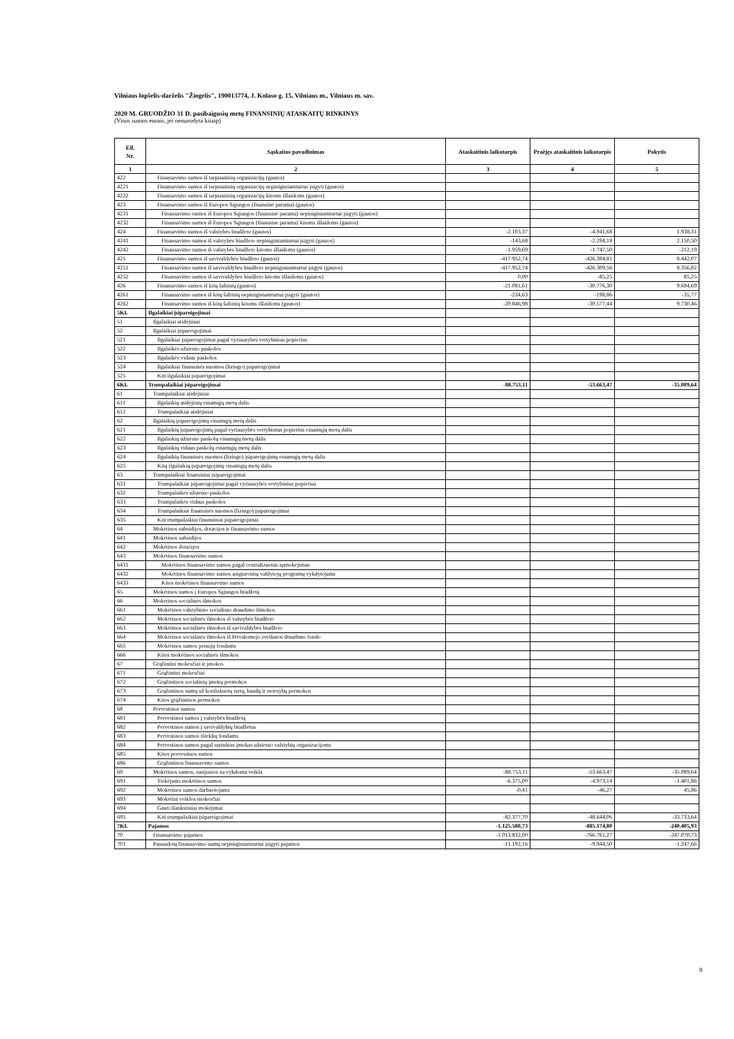Vilniaus lopšelis-darželis "Žiogelis", 190013774, J. Kolaso g. 15, Vilniaus m., Vilniaus m. sav.
2020 M. GRUODŽIO 31 D. pasibaigusių metų FINANSINIŲ ATASKAITŲ RINKINYS
(Visos sumos eurais, jei nenurodyta kitaip)
| Eil. Nr. | Sąskaitos pavadinimas | Ataskaitinis laikotarpis | Praėjęs ataskaitinis laikotarpis | Pokytis |
| --- | --- | --- | --- | --- |
| 1 | 2 | 3 | 4 | 5 |
| 422 | Finansavimo sumos iš tarptautinių organizacijų (gautos) | | | |
| 4221 | Finansavimo sumos iš tarptautinių organizacijų nepiniginiamturtui įsigyti (gautos) | | | |
| 4222 | Finansavimo sumos iš tarptautinių organizacijų kitoms išlaidoms (gautos) | | | |
| 423 | Finansavimo sumos iš Europos Sąjungos (finansinė parama) (gautos) | | | |
| 4231 | Finansavimo sumos iš Europos Sąjungos (finansinė parama) nepiniginiamturtui įsigyti (gautos) | | | |
| 4232 | Finansavimo sumos iš Europos Sąjungos (finansinė parama) kitoms išlaidoms (gautos) | | | |
| 424 | Finansavimo sumos iš valstybės biudžeto (gautos) | -2.103,37 | -4.041,68 | 1.938,31 |
| 4241 | Finansavimo sumos iš valstybės biudžeto nepiniginiamturtui įsigyti (gautos) | -143,68 | -2.294,18 | 2.150,50 |
| 4242 | Finansavimo sumos iš valstybės biudžeto kitoms išlaidoms (gautos) | -1.959,69 | -1.747,50 | -212,19 |
| 425 | Finansavimo sumos iš savivaldybės biudžeto (gautos) | -417.952,74 | -426.394,81 | 8.442,07 |
| 4251 | Finansavimo sumos iš savivaldybės biudžeto nepiniginiamturtui įsigyti (gautos) | -417.952,74 | -426.309,56 | 8.356,82 |
| 4252 | Finansavimo sumos iš savivaldybės biudžeto kitoms išlaidoms (gautos) | 0,00 | -85,25 | 85,25 |
| 426 | Finansavimo sumos iš kitų šaltinių (gautos) | -21.081,61 | -30.776,30 | 9.694,69 |
| 4261 | Finansavimo sumos iš kitų šaltinių nepiniginiamturtui įsigyti (gautos) | -234,63 | -198,86 | -35,77 |
| 4262 | Finansavimo sumos iš kitų šaltinių kitoms išlaidoms (gautos) | -20.846,98 | -30.577,44 | 9.730,46 |
| 5KL | Ilgalaikiai įsipareigojimai | | | |
| 51 | Ilgalaikiai atidėjiniai | | | |
| 52 | Ilgalaikiai įsipareigojimai | | | |
| 521 | Ilgalaikiai įsipareigojimai pagal vyriausybės vertybinius popierius | | | |
| 522 | Ilgalaikės užsienio paskolos | | | |
| 523 | Ilgalaikės vidaus paskolos | | | |
| 524 | Ilgalaikiai finansinės nuomos (lizingo) įsipareigojimai | | | |
| 525 | Kiti ilgalaikiai įsipareigojimai | | | |
| 6KL | Trumpalaikiai įsipareigojimai | -88.753,11 | -53.663,47 | -35.089,64 |
| 61 | Trumpalaikiai atidėjiniai | | | |
| 611 | Ilgalaikių atidėjinių einamųjų metų dalis | | | |
| 612 | Trumpalaikiai atidėjiniai | | | |
| 62 | Ilgalaikių įsipareigojimų einamųjų metų dalis | | | |
| 621 | Ilgalaikių įsipareigojimų pagal vyriausybės vertybinius popierius einamųjų metų dalis | | | |
| 622 | Ilgalaikių užsienio paskolų einamųjų metų dalis | | | |
| 623 | Ilgalaikių vidaus paskolų einamųjų metų dalis | | | |
| 624 | Ilgalaikių finansinės nuomos (lizingo) įsipareigojimų einamųjų metų dalis | | | |
| 625 | Kitų ilgalaikių įsipareigojimų einamųjų metų dalis | | | |
| 63 | Trumpalaikiai finansiniai įsipareigojimai | | | |
| 631 | Trumpalaikiai įsipareigojimai pagal vyriausybės vertybinius popierius | | | |
| 632 | Trumpalaikės užsienio paskolos | | | |
| 633 | Trumpalaikės vidaus paskolos | | | |
| 634 | Trumpalaikiai finansinės nuomos (lizingo) įsipareigojimai | | | |
| 635 | Kiti trumpalaikiai finansiniai įsipareigojimai | | | |
| 64 | Mokėtinos subsidijos, dotacijos ir finansavimo sumos | | | |
| 641 | Mokėtinos subsidijos | | | |
| 642 | Mokėtinos dotacijos | | | |
| 643 | Mokėtinos finansavimo sumos | | | |
| 6431 | Mokėtinos finansavimo sumos pagal centralizuotus apmokėjimus | | | |
| 6432 | Mokėtinos finansavimo sumos asignavimų valdytojų programų vykdytojams | | | |
| 6433 | Kitos mokėtinos finansavimo sumos | | | |
| 65 | Mokėtinos sumos į Europos Sąjungos biudžetą | | | |
| 66 | Mokėtinos socialinės išmokos | | | |
| 661 | Mokėtinos valstybinio socialinio draudimo išmokos | | | |
| 662 | Mokėtinos socialinės išmokos iš valstybės biudžeto | | | |
| 663 | Mokėtinos socialinės išmokos iš savivaldybės biudžeto | | | |
| 664 | Mokėtinos socialinės išmokos iš Privalomojo sveikatos draudimo fondo | | | |
| 665 | Mokėtinos sumos pensijų fondams | | | |
| 666 | Kitos mokėtinos socialinės išmokos | | | |
| 67 | Grąžintini mokesčiai ir įmokos | | | |
| 671 | Grąžintini mokesčiai | | | |
| 672 | Grąžintinos socialinių įmokų permokos | | | |
| 673 | Grąžintinos sumų už konfiskuotą turtą, baudų ir netesybų permokos | | | |
| 674 | Kitos grąžintinos permokos | | | |
| 68 | Pervestinos sumos | | | |
| 681 | Pervestinos sumos į valstybės biudžetą | | | |
| 682 | Pervestinos sumos į savivaldybių biudžetus | | | |
| 683 | Pervestinos sumos išteklių fondams | | | |
| 684 | Pervestinos sumos pagal surinktas įmokas užsienio valstybių organizacijoms | | | |
| 685 | Kitos pervestinos sumos | | | |
| 686 | Grąžintinos finansavimo sumos | | | |
| 69 | Mokėtinos sumos, susijusios su vykdoma veikla | -88.753,11 | -53.663,47 | -35.089,64 |
| 691 | Tiekėjams mokėtinos sumos | -6.375,00 | -4.973,14 | -1.401,86 |
| 692 | Mokėtinos sumos darbuotojams | -0,41 | -46,27 | 45,86 |
| 693 | Mokėtini veiklos mokesčiai | | | |
| 694 | Gauti išankstiniai mokėjimai | | | |
| 695 | Kiti trumpalaikiai įsipareigojimai | -82.377,70 | -48.644,06 | -33.733,64 |
| 7KL | Pajamos | -1.125.580,73 | -885.174,80 | -240.405,93 |
| 70 | Finansavimo pajamos | -1.013.832,00 | -766.761,27 | -247.070,73 |
| 701 | Panaudotų finansavimo sumų nepiniginiamturtui įsigyti pajamos | -11.192,16 | -9.944,50 | -1.247,66 |
8